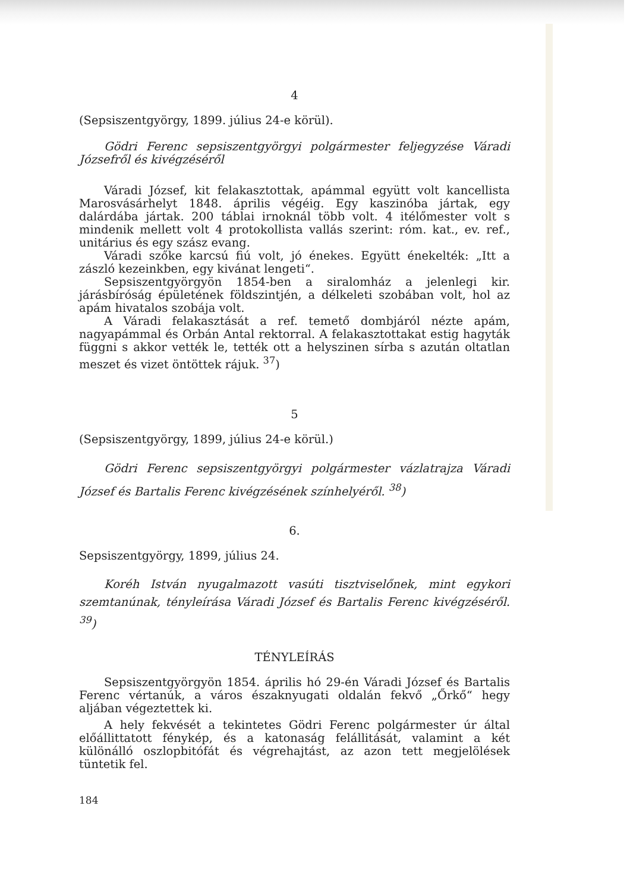4
(Sepsiszentgyörgy, 1899. július 24-e körül).
Gödri Ferenc sepsiszentgyörgyi polgármester feljegyzése Váradi Józsefről és kivégzéséről
Váradi József, kit felakasztottak, apámmal együtt volt kancellista Marosvásárhelyt 1848. április végéig. Egy kaszinóba jártak, egy dalárdába jártak. 200 táblai irnoknál több volt. 4 itélőmester volt s mindenik mellett volt 4 protokollista vallás szerint: róm. kat., ev. ref., unitárius és egy szász evang.
Váradi szőke karcsú fiú volt, jó énekes. Együtt énekelték: „Itt a zászló kezeinkben, egy kivánat lengeti“.
Sepsiszentgyörgyön 1854-ben a siralomház a jelenlegi kir. járásbíróság épületének földszintjén, a délkeleti szobában volt, hol az apám hivatalos szobája volt.
A Váradi felakasztását a ref. temető dombjáról nézte apám, nagyapámmal és Orbán Antal rektorral. A felakasztottakat estig hagyták függni s akkor vették le, tették ott a helyszinen sírba s azután oltatlan meszet és vizet öntöttek rájuk. <sup>37</sup>)
5
(Sepsiszentgyörgy, 1899, július 24-e körül.)
Gödri Ferenc sepsiszentgyörgyi polgármester vázlatrajza Váradi József és Bartalis Ferenc kivégzésének színhelyéről. <sup>38</sup>)
6.
Sepsiszentgyörgy, 1899, július 24.
Koréh István nyugalmazott vasúti tisztviselőnek, mint egykori szemtanúnak, tényleírása Váradi József és Bartalis Ferenc kivégzéséről. <sup>39</sup>)
TÉNYLEÍRÁS
Sepsiszentgyörgyön 1854. április hó 29-én Váradi József és Bartalis Ferenc vértanúk, a város északnyugati oldalán fekvő „Őrkő“ hegy aljában végeztettek ki.
A hely fekvését a tekintetes Gödri Ferenc polgármester úr által előállittatott fénykép, és a katonaság felállitását, valamint a két különálló oszlopbitófát és végrehajtást, az azon tett megjelölések tüntetik fel.
184